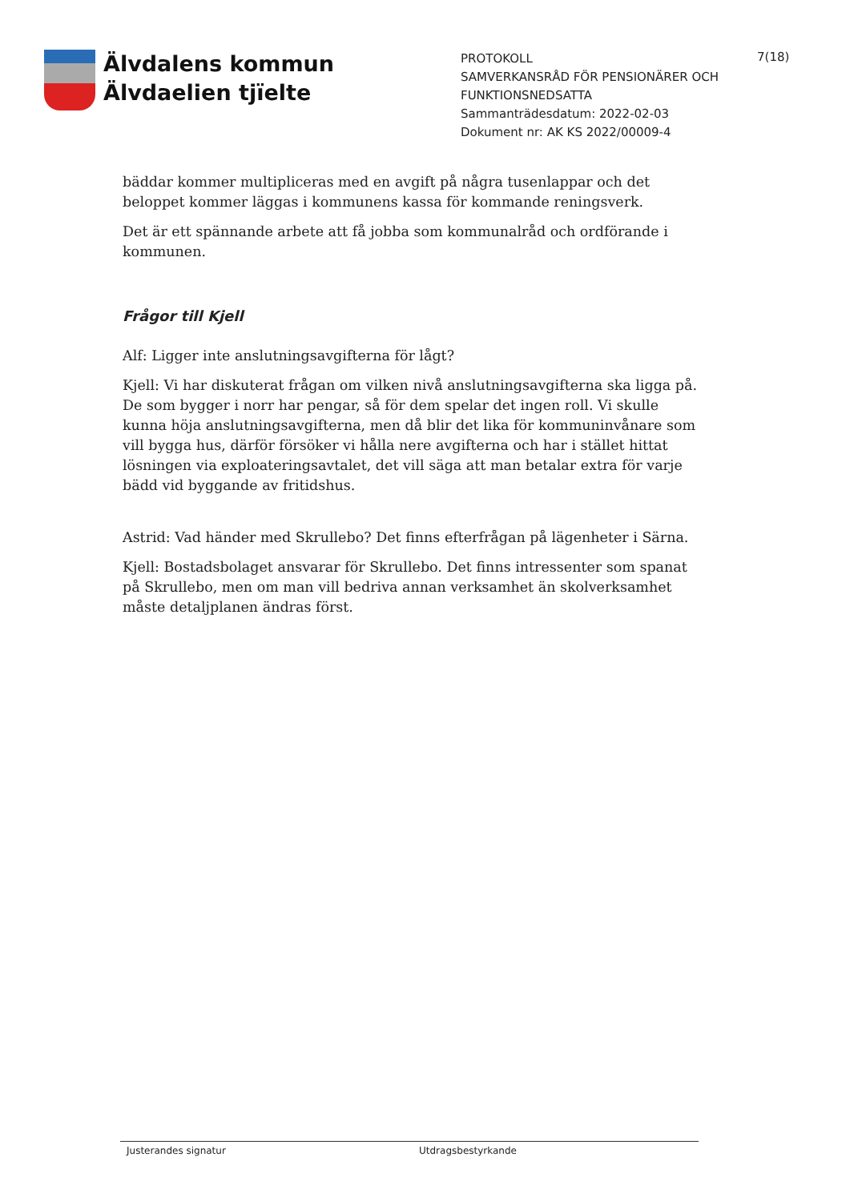Älvdalens kommun
Älvdaelien tjïelte
PROTOKOLL
SAMVERKANSRÅD FÖR PENSIONÄRER OCH FUNKTIONSNEDSATTA
Sammanträdesdatum: 2022-02-03
Dokument nr: AK KS 2022/00009-4
7(18)
bäddar kommer multipliceras med en avgift på några tusenlappar och det beloppet kommer läggas i kommunens kassa för kommande reningsverk.
Det är ett spännande arbete att få jobba som kommunalråd och ordförande i kommunen.
Frågor till Kjell
Alf: Ligger inte anslutningsavgifterna för lågt?
Kjell: Vi har diskuterat frågan om vilken nivå anslutningsavgifterna ska ligga på. De som bygger i norr har pengar, så för dem spelar det ingen roll. Vi skulle kunna höja anslutningsavgifterna, men då blir det lika för kommuninvånare som vill bygga hus, därför försöker vi hålla nere avgifterna och har i stället hittat lösningen via exploateringsavtalet, det vill säga att man betalar extra för varje bädd vid byggande av fritidshus.
Astrid: Vad händer med Skrullebo? Det finns efterfrågan på lägenheter i Särna.
Kjell: Bostadsbolaget ansvarar för Skrullebo. Det finns intressenter som spanat på Skrullebo, men om man vill bedriva annan verksamhet än skolverksamhet måste detaljplanen ändras först.
Justerandes signatur Utdragsbestyrkande